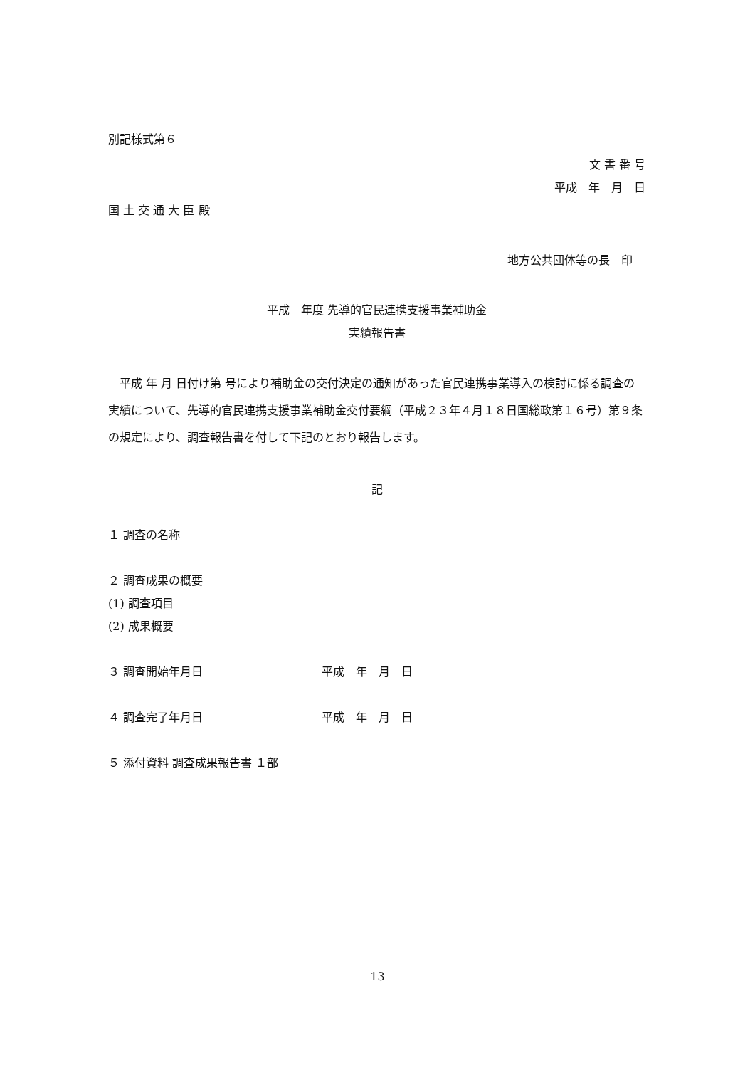別記様式第６
文 書 番 号
平成　年　月　日
国 土 交 通 大 臣 殿
地方公共団体等の長　印
平成　年度 先導的官民連携支援事業補助金
実績報告書
平成 年 月 日付け第 号により補助金の交付決定の通知があった官民連携事業導入の検討に係る調査の実績について、先導的官民連携支援事業補助金交付要綱（平成２３年４月１８日国総政第１６号）第９条の規定により、調査報告書を付して下記のとおり報告します。
記
１ 調査の名称
２ 調査成果の概要
(1) 調査項目
(2) 成果概要
３ 調査開始年月日 平成　年　月　日
４ 調査完了年月日 平成　年　月　日
５ 添付資料 調査成果報告書 １部
13